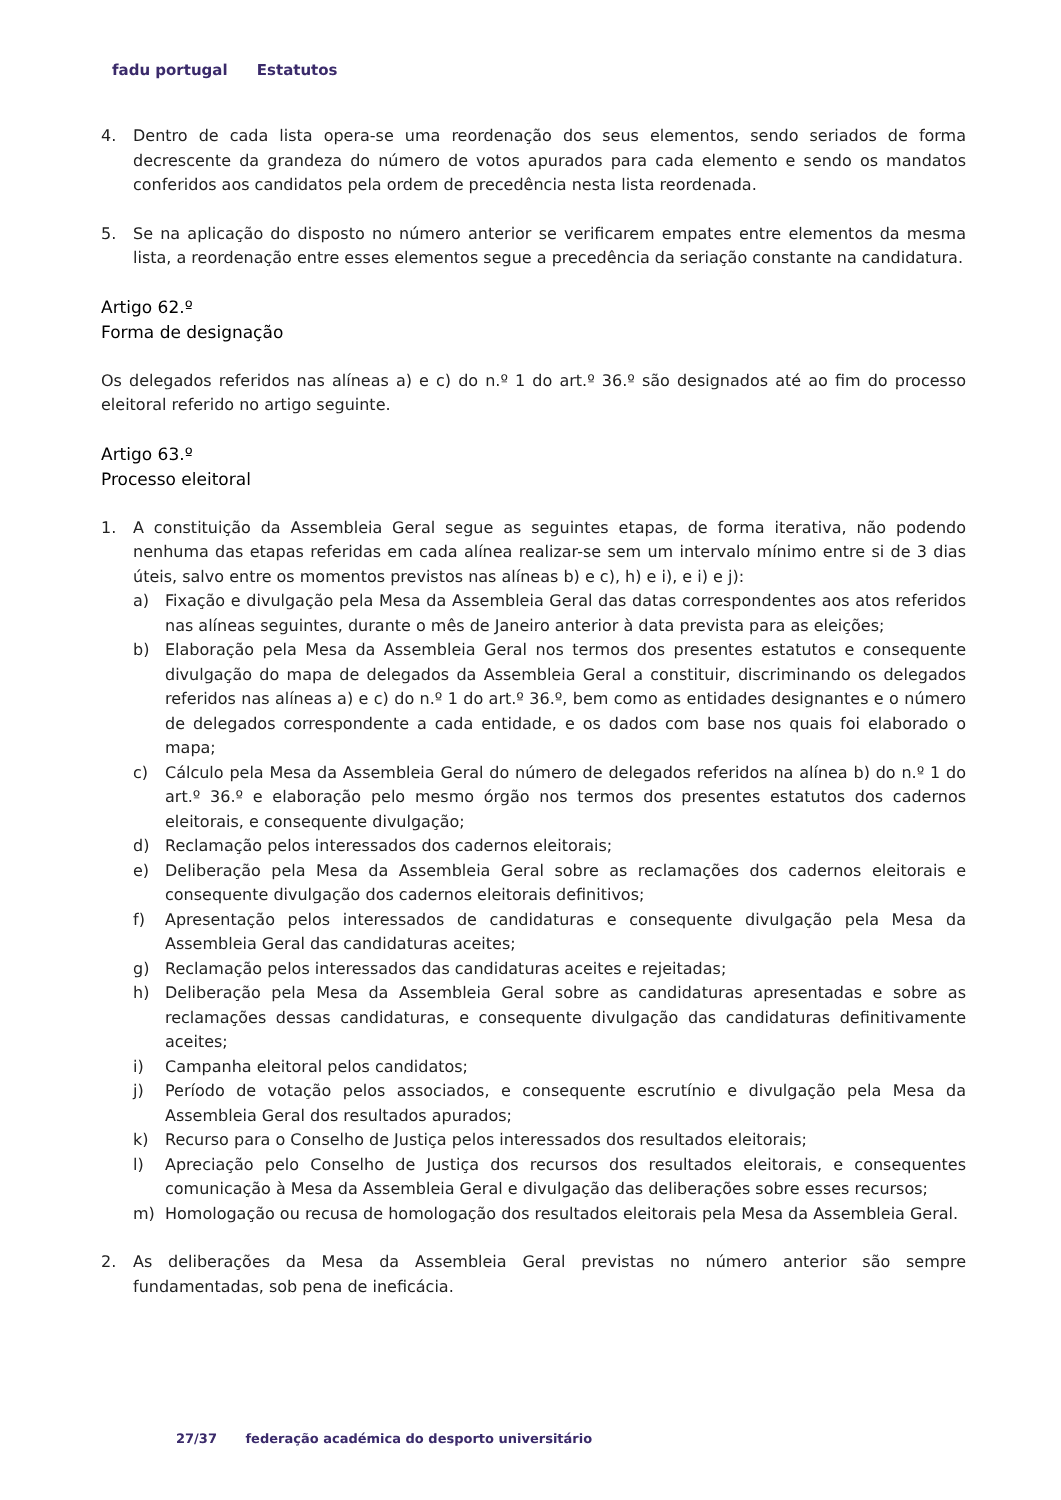fadu portugal Estatutos
4. Dentro de cada lista opera-se uma reordenação dos seus elementos, sendo seriados de forma decrescente da grandeza do número de votos apurados para cada elemento e sendo os mandatos conferidos aos candidatos pela ordem de precedência nesta lista reordenada.
5. Se na aplicação do disposto no número anterior se verificarem empates entre elementos da mesma lista, a reordenação entre esses elementos segue a precedência da seriação constante na candidatura.
Artigo 62.º
Forma de designação
Os delegados referidos nas alíneas a) e c) do n.º 1 do art.º 36.º são designados até ao fim do processo eleitoral referido no artigo seguinte.
Artigo 63.º
Processo eleitoral
1. A constituição da Assembleia Geral segue as seguintes etapas, de forma iterativa, não podendo nenhuma das etapas referidas em cada alínea realizar-se sem um intervalo mínimo entre si de 3 dias úteis, salvo entre os momentos previstos nas alíneas b) e c), h) e i), e i) e j):
a) Fixação e divulgação pela Mesa da Assembleia Geral das datas correspondentes aos atos referidos nas alíneas seguintes, durante o mês de Janeiro anterior à data prevista para as eleições;
b) Elaboração pela Mesa da Assembleia Geral nos termos dos presentes estatutos e consequente divulgação do mapa de delegados da Assembleia Geral a constituir, discriminando os delegados referidos nas alíneas a) e c) do n.º 1 do art.º 36.º, bem como as entidades designantes e o número de delegados correspondente a cada entidade, e os dados com base nos quais foi elaborado o mapa;
c) Cálculo pela Mesa da Assembleia Geral do número de delegados referidos na alínea b) do n.º 1 do art.º 36.º e elaboração pelo mesmo órgão nos termos dos presentes estatutos dos cadernos eleitorais, e consequente divulgação;
d) Reclamação pelos interessados dos cadernos eleitorais;
e) Deliberação pela Mesa da Assembleia Geral sobre as reclamações dos cadernos eleitorais e consequente divulgação dos cadernos eleitorais definitivos;
f) Apresentação pelos interessados de candidaturas e consequente divulgação pela Mesa da Assembleia Geral das candidaturas aceites;
g) Reclamação pelos interessados das candidaturas aceites e rejeitadas;
h) Deliberação pela Mesa da Assembleia Geral sobre as candidaturas apresentadas e sobre as reclamações dessas candidaturas, e consequente divulgação das candidaturas definitivamente aceites;
i) Campanha eleitoral pelos candidatos;
j) Período de votação pelos associados, e consequente escrutínio e divulgação pela Mesa da Assembleia Geral dos resultados apurados;
k) Recurso para o Conselho de Justiça pelos interessados dos resultados eleitorais;
l) Apreciação pelo Conselho de Justiça dos recursos dos resultados eleitorais, e consequentes comunicação à Mesa da Assembleia Geral e divulgação das deliberações sobre esses recursos;
m) Homologação ou recusa de homologação dos resultados eleitorais pela Mesa da Assembleia Geral.
2. As deliberações da Mesa da Assembleia Geral previstas no número anterior são sempre fundamentadas, sob pena de ineficácia.
27/37 federação académica do desporto universitário